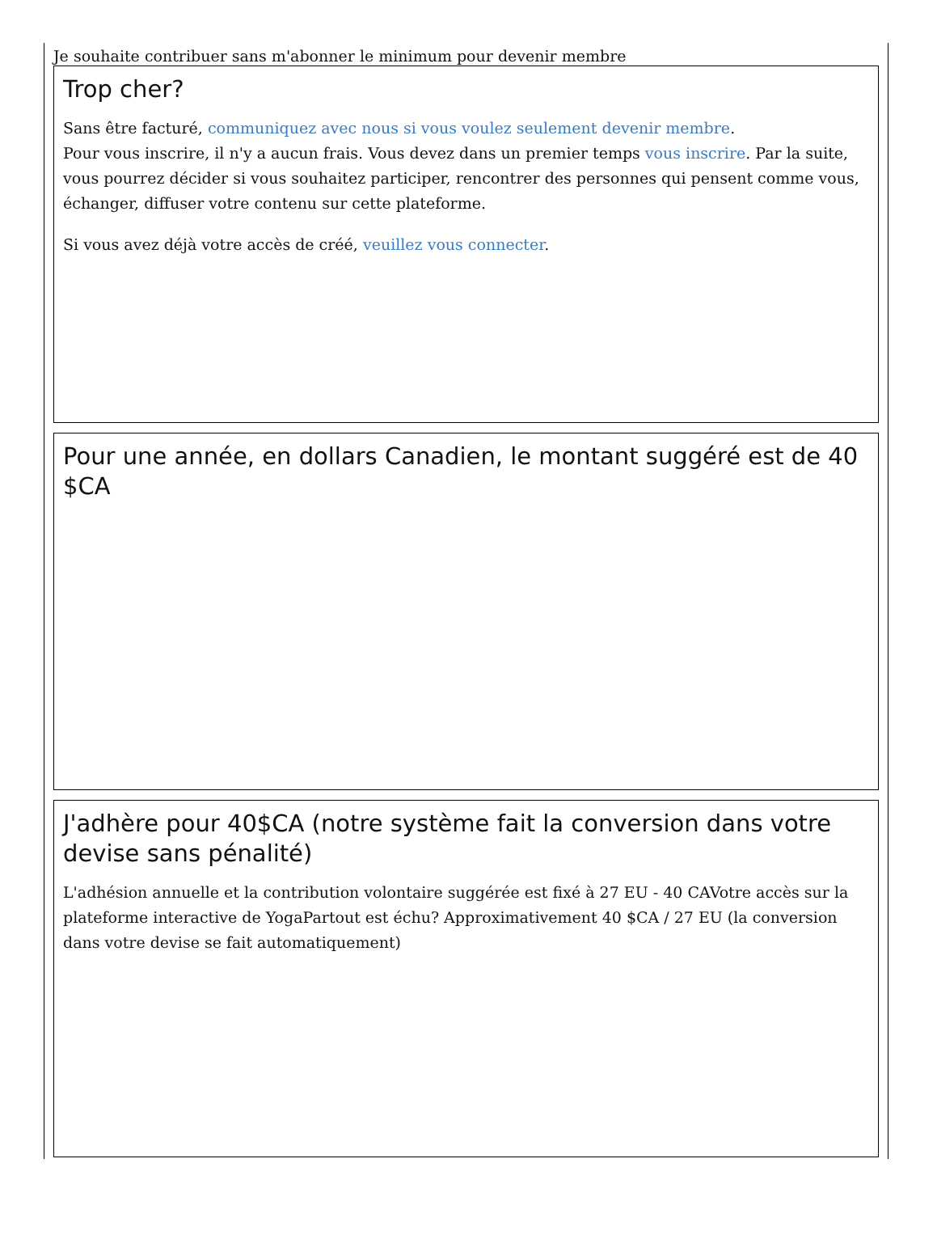Je souhaite contribuer sans m'abonner le minimum pour devenir membre
Trop cher?
Sans être facturé, communiquez avec nous si vous voulez seulement devenir membre.
Pour vous inscrire, il n'y a aucun frais. Vous devez dans un premier temps vous inscrire. Par la suite, vous pourrez décider si vous souhaitez participer, rencontrer des personnes qui pensent comme vous, échanger, diffuser votre contenu sur cette plateforme.
Si vous avez déjà votre accès de créé, veuillez vous connecter.
Pour une année, en dollars Canadien, le montant suggéré est de 40 $CA
J'adhère pour 40$CA (notre système fait la conversion dans votre devise sans pénalité)
L'adhésion annuelle et la contribution volontaire suggérée est fixé à 27 EU - 40 CAVotre accès sur la plateforme interactive de YogaPartout est échu? Approximativement 40 $CA / 27 EU (la conversion dans votre devise se fait automatiquement)